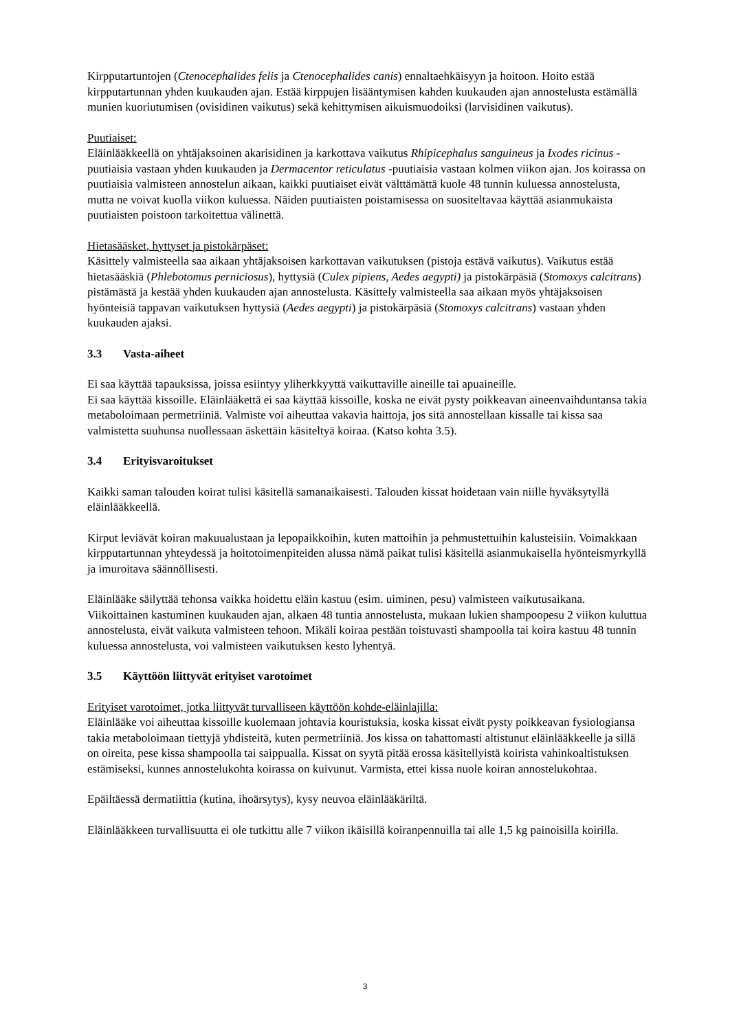Kirpputartuntojen (Ctenocephalides felis ja Ctenocephalides canis) ennaltaehkäisyyn ja hoitoon. Hoito estää kirpputartunnan yhden kuukauden ajan. Estää kirppujen lisääntymisen kahden kuukauden ajan annostelusta estämällä munien kuoriutumisen (ovisidinen vaikutus) sekä kehittymisen aikuismuodoiksi (larvisidinen vaikutus).
Puutiaiset:
Eläinlääkkeellä on yhtäjaksoinen akarisidinen ja karkottava vaikutus Rhipicephalus sanguineus ja Ixodes ricinus -puutiaisia vastaan yhden kuukauden ja Dermacentor reticulatus -puutiaisia vastaan kolmen viikon ajan. Jos koirassa on puutiaisia valmisteen annostelun aikaan, kaikki puutiaiset eivät välttämättä kuole 48 tunnin kuluessa annostelusta, mutta ne voivat kuolla viikon kuluessa. Näiden puutiaisten poistamisessa on suositeltavaa käyttää asianmukaista puutiaisten poistoon tarkoitettua välinettä.
Hietasääsket, hyttyset ja pistokärpäset:
Käsittely valmisteella saa aikaan yhtäjaksoisen karkottavan vaikutuksen (pistoja estävä vaikutus). Vaikutus estää hietasääskiä (Phlebotomus perniciosus), hyttysiä (Culex pipiens, Aedes aegypti) ja pistokärpäsiä (Stomoxys calcitrans) pistämästä ja kestää yhden kuukauden ajan annostelusta. Käsittely valmisteella saa aikaan myös yhtäjaksoisen hyönteisiä tappavan vaikutuksen hyttysiä (Aedes aegypti) ja pistokärpäsiä (Stomoxys calcitrans) vastaan yhden kuukauden ajaksi.
3.3 Vasta-aiheet
Ei saa käyttää tapauksissa, joissa esiintyy yliherkkyyttä vaikuttaville aineille tai apuaineille.
Ei saa käyttää kissoille. Eläinlääkettä ei saa käyttää kissoille, koska ne eivät pysty poikkeavan aineenvaihduntansa takia metaboloimaan permetriiniä. Valmiste voi aiheuttaa vakavia haittoja, jos sitä annostellaan kissalle tai kissa saa valmistetta suuhunsa nuollessaan äskettäin käsiteltyä koiraa. (Katso kohta 3.5).
3.4 Erityisvaroitukset
Kaikki saman talouden koirat tulisi käsitellä samanaikaisesti. Talouden kissat hoidetaan vain niille hyväksytyllä eläinlääkkeellä.
Kirput leviävät koiran makuualustaan ja lepopaikkoihin, kuten mattoihin ja pehmustettuihin kalusteisiin. Voimakkaan kirpputartunnan yhteydessä ja hoitotoimenpiteiden alussa nämä paikat tulisi käsitellä asianmukaisella hyönteismyrkyllä ja imuroitava säännöllisesti.
Eläinlääke säilyttää tehonsa vaikka hoidettu eläin kastuu (esim. uiminen, pesu) valmisteen vaikutusaikana. Viikoittainen kastuminen kuukauden ajan, alkaen 48 tuntia annostelusta, mukaan lukien shampoopesu 2 viikon kuluttua annostelusta, eivät vaikuta valmisteen tehoon. Mikäli koiraa pestään toistuvasti shampoolla tai koira kastuu 48 tunnin kuluessa annostelusta, voi valmisteen vaikutuksen kesto lyhentyä.
3.5 Käyttöön liittyvät erityiset varotoimet
Erityiset varotoimet, jotka liittyvät turvalliseen käyttöön kohde-eläinlajilla:
Eläinlääke voi aiheuttaa kissoille kuolemaan johtavia kouristuksia, koska kissat eivät pysty poikkeavan fysiologiansa takia metaboloimaan tiettyjä yhdisteitä, kuten permetriiniä. Jos kissa on tahattomasti altistunut eläinlääkkeelle ja sillä on oireita, pese kissa shampoolla tai saippualla. Kissat on syytä pitää erossa käsitellyistä koirista vahinkoaltistuksen estämiseksi, kunnes annostelukohta koirassa on kuivunut. Varmista, ettei kissa nuole koiran annostelukohtaa.
Epäiltäessä dermatiittia (kutina, ihoärsytys), kysy neuvoa eläinlääkäriltä.
Eläinlääkkeen turvallisuutta ei ole tutkittu alle 7 viikon ikäisillä koiranpennuilla tai alle 1,5 kg painoisilla koirilla.
3